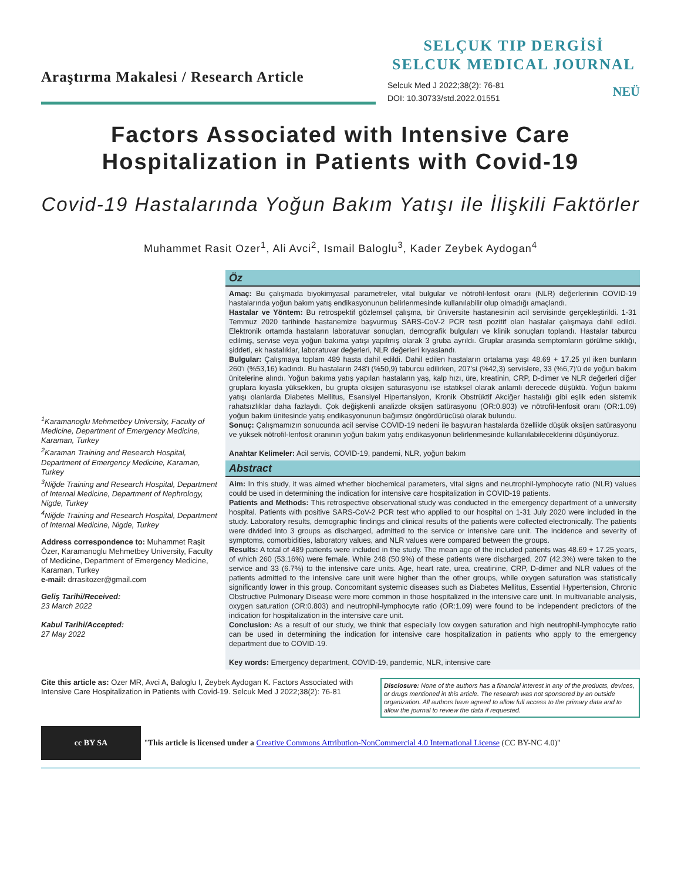Araştırma Makalesi / Research Article
SELÇUK TIP DERGİSİ
SELCUK MEDICAL JOURNAL
Selcuk Med J 2022;38(2): 76-81
DOI: 10.30733/std.2022.01551
NEÜ
Factors Associated with Intensive Care Hospitalization in Patients with Covid-19
Covid-19 Hastalarında Yoğun Bakım Yatışı ile İlişkili Faktörler
Muhammet Rasit Ozer<sup>1</sup>, Ali Avci<sup>2</sup>, Ismail Baloglu<sup>3</sup>, Kader Zeybek Aydogan<sup>4</sup>
<sup>1</sup> Karamanoglu Mehmetbey University, Faculty of Medicine, Department of Emergency Medicine, Karaman, Turkey
<sup>2</sup>Karaman Training and Research Hospital, Department of Emergency Medicine, Karaman, Turkey
<sup>3</sup>Niğde Training and Research Hospital, Department of Internal Medicine, Department of Nephrology, Nigde, Turkey
<sup>4</sup>Niğde Training and Research Hospital, Department of Internal Medicine, Nigde, Turkey
Address correspondence to: Muhammet Raşit Özer, Karamanoglu Mehmetbey University, Faculty of Medicine, Department of Emergency Medicine, Karaman, Turkey
e-mail: drrasitozer@gmail.com
Geliş Tarihi/Received:
23 March 2022
Kabul Tarihi/Accepted:
27 May 2022
Öz
Amaç: Bu çalışmada biyokimyasal parametreler, vital bulgular ve nötrofil-lenfosit oranı (NLR) değerlerinin COVID-19 hastalarında yoğun bakım yatış endikasyonunun belirlenmesinde kullanılabilir olup olmadığı amaçlandı.
Hastalar ve Yöntem: Bu retrospektif gözlemsel çalışma, bir üniversite hastanesinin acil servisinde gerçekleştirildi. 1-31 Temmuz 2020 tarihinde hastanemize başvurmuş SARS-CoV-2 PCR testi pozitif olan hastalar çalışmaya dahil edildi. Elektronik ortamda hastaların laboratuvar sonuçları, demografik bulguları ve klinik sonuçları toplandı. Hastalar taburcu edilmiş, servise veya yoğun bakıma yatışı yapılmış olarak 3 gruba ayrıldı. Gruplar arasında semptomların görülme sıklığı, şiddeti, ek hastalıklar, laboratuvar değerleri, NLR değerleri kıyaslandı.
Bulgular: Çalışmaya toplam 489 hasta dahil edildi. Dahil edilen hastaların ortalama yaşı 48.69 + 17.25 yıl iken bunların 260'ı (%53,16) kadındı. Bu hastaların 248'i (%50,9) taburcu edilirken, 207'si (%42,3) servislere, 33 (%6,7)'ü de yoğun bakım ünitelerine alındı. Yoğun bakıma yatış yapılan hastaların yaş, kalp hızı, üre, kreatinin, CRP, D-dimer ve NLR değerleri diğer gruplara kıyasla yüksekken, bu grupta oksijen saturasyonu ise istatiksel olarak anlamlı derecede düşüktü. Yoğun bakımı yatışı olanlarda Diabetes Mellitus, Esansiyel Hipertansiyon, Kronik Obstrüktif Akciğer hastalığı gibi eşlik eden sistemik rahatsızlıklar daha fazlaydı. Çok değişkenli analizde oksijen satürasyonu (OR:0.803) ve nötrofil-lenfosit oranı (OR:1.09) yoğun bakım ünitesinde yatış endikasyonunun bağımsız öngördürücüsü olarak bulundu.
Sonuç: Çalışmamızın sonucunda acil servise COVID-19 nedeni ile başvuran hastalarda özellikle düşük oksijen satürasyonu ve yüksek nötrofil-lenfosit oranının yoğun bakım yatış endikasyonun belirlenmesinde kullanılabileceklerini düşünüyoruz.
Anahtar Kelimeler: Acil servis, COVID-19, pandemi, NLR, yoğun bakım
Abstract
Aim: In this study, it was aimed whether biochemical parameters, vital signs and neutrophil-lymphocyte ratio (NLR) values could be used in determining the indication for intensive care hospitalization in COVID-19 patients.
Patients and Methods: This retrospective observational study was conducted in the emergency department of a university hospital. Patients with positive SARS-CoV-2 PCR test who applied to our hospital on 1-31 July 2020 were included in the study. Laboratory results, demographic findings and clinical results of the patients were collected electronically. The patients were divided into 3 groups as discharged, admitted to the service or intensive care unit. The incidence and severity of symptoms, comorbidities, laboratory values, and NLR values were compared between the groups.
Results: A total of 489 patients were included in the study. The mean age of the included patients was 48.69 + 17.25 years, of which 260 (53.16%) were female. While 248 (50.9%) of these patients were discharged, 207 (42.3%) were taken to the service and 33 (6.7%) to the intensive care units. Age, heart rate, urea, creatinine, CRP, D-dimer and NLR values of the patients admitted to the intensive care unit were higher than the other groups, while oxygen saturation was statistically significantly lower in this group. Concomitant systemic diseases such as Diabetes Mellitus, Essential Hypertension, Chronic Obstructive Pulmonary Disease were more common in those hospitalized in the intensive care unit. In multivariable analysis, oxygen saturation (OR:0.803) and neutrophil-lymphocyte ratio (OR:1.09) were found to be independent predictors of the indication for hospitalization in the intensive care unit.
Conclusion: As a result of our study, we think that especially low oxygen saturation and high neutrophil-lymphocyte ratio can be used in determining the indication for intensive care hospitalization in patients who apply to the emergency department due to COVID-19.
Key words: Emergency department, COVID-19, pandemic, NLR, intensive care
Cite this article as: Ozer MR, Avci A, Baloglu I, Zeybek Aydogan K. Factors Associated with Intensive Care Hospitalization in Patients with Covid-19. Selcuk Med J 2022;38(2): 76-81
Disclosure: None of the authors has a financial interest in any of the products, devices, or drugs mentioned in this article. The research was not sponsored by an outside organization. All authors have agreed to allow full access to the primary data and to allow the journal to review the data if requested.
cc BY SA
"This article is licensed under a Creative Commons Attribution-NonCommercial 4.0 International License (CC BY-NC 4.0)"